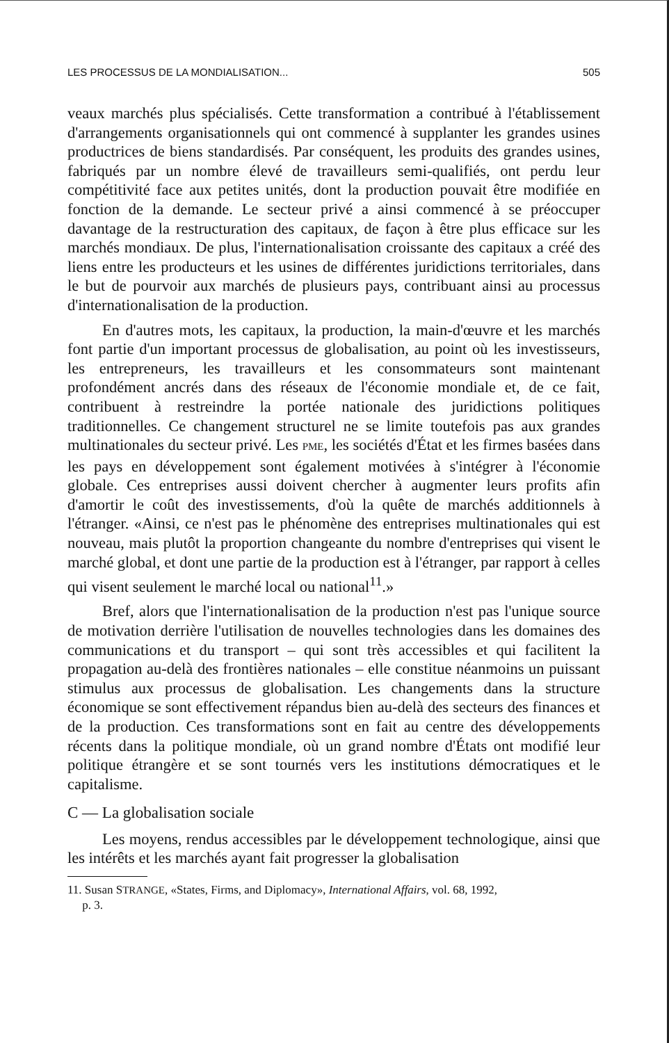LES PROCESSUS DE LA MONDIALISATION... 505
veaux marchés plus spécialisés. Cette transformation a contribué à l'établissement d'arrangements organisationnels qui ont commencé à supplanter les grandes usines productrices de biens standardisés. Par conséquent, les produits des grandes usines, fabriqués par un nombre élevé de travailleurs semi-qualifiés, ont perdu leur compétitivité face aux petites unités, dont la production pouvait être modifiée en fonction de la demande. Le secteur privé a ainsi commencé à se préoccuper davantage de la restructuration des capitaux, de façon à être plus efficace sur les marchés mondiaux. De plus, l'internationalisation croissante des capitaux a créé des liens entre les producteurs et les usines de différentes juridictions territoriales, dans le but de pourvoir aux marchés de plusieurs pays, contribuant ainsi au processus d'internationalisation de la production.
En d'autres mots, les capitaux, la production, la main-d'œuvre et les marchés font partie d'un important processus de globalisation, au point où les investisseurs, les entrepreneurs, les travailleurs et les consommateurs sont maintenant profondément ancrés dans des réseaux de l'économie mondiale et, de ce fait, contribuent à restreindre la portée nationale des juridictions politiques traditionnelles. Ce changement structurel ne se limite toutefois pas aux grandes multinationales du secteur privé. Les PME, les sociétés d'État et les firmes basées dans les pays en développement sont également motivées à s'intégrer à l'économie globale. Ces entreprises aussi doivent chercher à augmenter leurs profits afin d'amortir le coût des investissements, d'où la quête de marchés additionnels à l'étranger. «Ainsi, ce n'est pas le phénomène des entreprises multinationales qui est nouveau, mais plutôt la proportion changeante du nombre d'entreprises qui visent le marché global, et dont une partie de la production est à l'étranger, par rapport à celles qui visent seulement le marché local ou national<sup>11</sup>.»
Bref, alors que l'internationalisation de la production n'est pas l'unique source de motivation derrière l'utilisation de nouvelles technologies dans les domaines des communications et du transport – qui sont très accessibles et qui facilitent la propagation au-delà des frontières nationales – elle constitue néanmoins un puissant stimulus aux processus de globalisation. Les changements dans la structure économique se sont effectivement répandus bien au-delà des secteurs des finances et de la production. Ces transformations sont en fait au centre des développements récents dans la politique mondiale, où un grand nombre d'États ont modifié leur politique étrangère et se sont tournés vers les institutions démocratiques et le capitalisme.
C — La globalisation sociale
Les moyens, rendus accessibles par le développement technologique, ainsi que les intérêts et les marchés ayant fait progresser la globalisation
11. Susan STRANGE, «States, Firms, and Diplomacy», International Affairs, vol. 68, 1992,
p. 3.